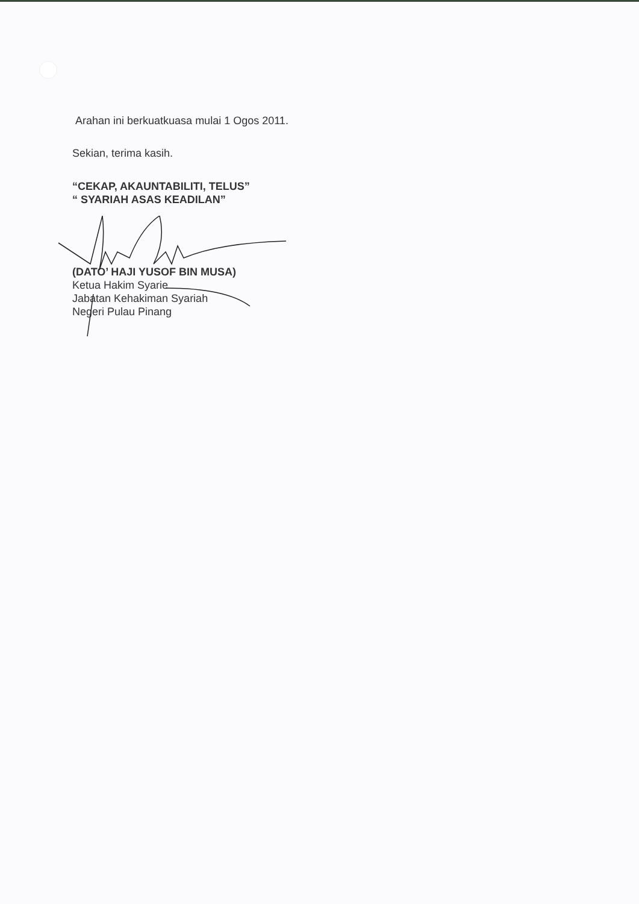Arahan ini berkuatkuasa mulai 1 Ogos 2011.
Sekian, terima kasih.
“CEKAP, AKAUNTABILITI, TELUS”
“ SYARIAH ASAS KEADILAN”
(DATO’ HAJI YUSOF BIN MUSA)
Ketua Hakim Syarie
Jabatan Kehakiman Syariah
Negeri Pulau Pinang